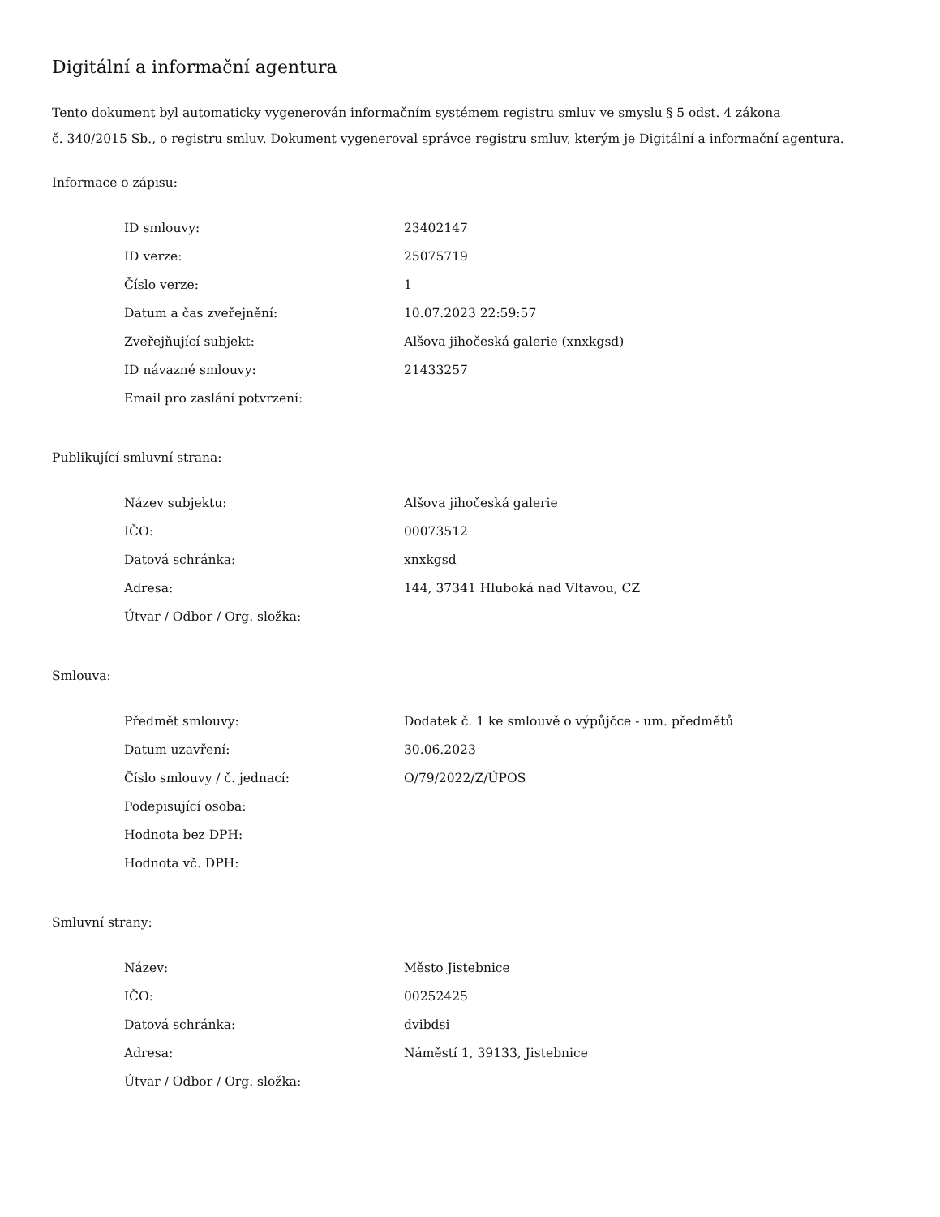Digitální a informační agentura
Tento dokument byl automaticky vygenerován informačním systémem registru smluv ve smyslu § 5 odst. 4 zákona
č. 340/2015 Sb., o registru smluv. Dokument vygeneroval správce registru smluv, kterým je Digitální a informační agentura.
Informace o zápisu:
| ID smlouvy: | 23402147 |
| ID verze: | 25075719 |
| Číslo verze: | 1 |
| Datum a čas zveřejnění: | 10.07.2023 22:59:57 |
| Zveřejňující subjekt: | Alšova jihočeská galerie (xnxkgsd) |
| ID návazné smlouvy: | 21433257 |
| Email pro zaslání potvrzení: | |
Publikující smluvní strana:
| Název subjektu: | Alšova jihočeská galerie |
| IČO: | 00073512 |
| Datová schránka: | xnxkgsd |
| Adresa: | 144, 37341 Hluboká nad Vltavou, CZ |
| Útvar / Odbor / Org. složka: | |
Smlouva:
| Předmět smlouvy: | Dodatek č. 1 ke smlouvě o výpůjčce - um. předmětů |
| Datum uzavření: | 30.06.2023 |
| Číslo smlouvy / č. jednací: | O/79/2022/Z/ÚPOS |
| Podepisující osoba: | |
| Hodnota bez DPH: | |
| Hodnota vč. DPH: | |
Smluvní strany:
| Název: | Město Jistebnice |
| IČO: | 00252425 |
| Datová schránka: | dvibdsi |
| Adresa: | Náměstí 1, 39133, Jistebnice |
| Útvar / Odbor / Org. složka: | |